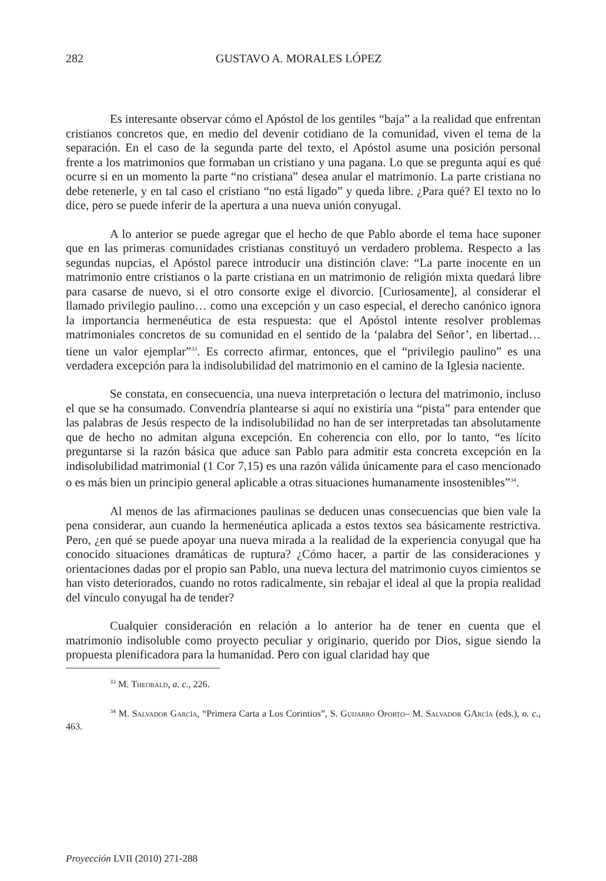282 GUSTAVO A. MORALES LÓPEZ
Es interesante observar cómo el Apóstol de los gentiles “baja” a la realidad que enfrentan cristianos concretos que, en medio del devenir cotidiano de la comunidad, viven el tema de la separación. En el caso de la segunda parte del texto, el Apóstol asume una posición personal frente a los matrimonios que formaban un cristiano y una pagana. Lo que se pregunta aquí es qué ocurre si en un momento la parte “no cristiana” desea anular el matrimonio. La parte cristiana no debe retenerle, y en tal caso el cristiano “no está ligado” y queda libre. ¿Para qué? El texto no lo dice, pero se puede inferir de la apertura a una nueva unión conyugal.
A lo anterior se puede agregar que el hecho de que Pablo aborde el tema hace suponer que en las primeras comunidades cristianas constituyó un verdadero problema. Respecto a las segundas nupcias, el Apóstol parece introducir una distinción clave: “La parte inocente en un matrimonio entre cristianos o la parte cristiana en un matrimonio de religión mixta quedará libre para casarse de nuevo, si el otro consorte exige el divorcio. [Curiosamente], al considerar el llamado privilegio paulino… como una excepción y un caso especial, el derecho canónico ignora la importancia hermenéutica de esta respuesta: que el Apóstol intente resolver problemas matrimoniales concretos de su comunidad en el sentido de la ‘palabra del Señor’, en libertad… tiene un valor ejemplar”<sup>33</sup>. Es correcto afirmar, entonces, que el “privilegio paulino” es una verdadera excepción para la indisolubilidad del matrimonio en el camino de la Iglesia naciente.
Se constata, en consecuencia, una nueva interpretación o lectura del matrimonio, incluso el que se ha consumado. Convendría plantearse si aquí no existiría una “pista” para entender que las palabras de Jesús respecto de la indisolubilidad no han de ser interpretadas tan absolutamente que de hecho no admitan alguna excepción. En coherencia con ello, por lo tanto, “es lícito preguntarse si la razón básica que aduce san Pablo para admitir esta concreta excepción en la indisolubilidad matrimonial (1 Cor 7,15) es una razón válida únicamente para el caso mencionado o es más bien un principio general aplicable a otras situaciones humanamente insostenibles”<sup>34</sup>.
Al menos de las afirmaciones paulinas se deducen unas consecuencias que bien vale la pena considerar, aun cuando la hermenéutica aplicada a estos textos sea básicamente restrictiva. Pero, ¿en qué se puede apoyar una nueva mirada a la realidad de la experiencia conyugal que ha conocido situaciones dramáticas de ruptura? ¿Cómo hacer, a partir de las consideraciones y orientaciones dadas por el propio san Pablo, una nueva lectura del matrimonio cuyos cimientos se han visto deteriorados, cuando no rotos radicalmente, sin rebajar el ideal al que la propia realidad del vínculo conyugal ha de tender?
Cualquier consideración en relación a lo anterior ha de tener en cuenta que el matrimonio indisoluble como proyecto peculiar y originario, querido por Dios, sigue siendo la propuesta plenificadora para la humanidad. Pero con igual claridad hay que
<sup>33</sup> M. Theobald, a. c., 226.
<sup>34</sup> M. Salvador García, “Primera Carta a Los Corintios”, S. Guijarro Oporto– M. Salvador GArcía (eds.), o. c., 463.
Proyección LVII (2010) 271-288